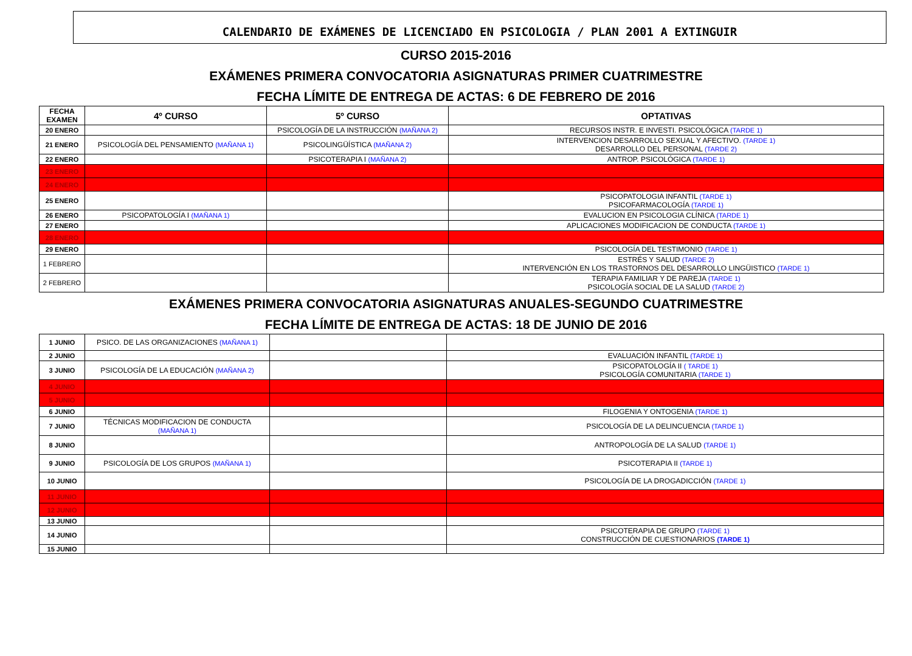CALENDARIO DE EXÁMENES DE LICENCIADO EN PSICOLOGIA / PLAN 2001 A EXTINGUIR
CURSO 2015-2016
EXÁMENES PRIMERA CONVOCATORIA ASIGNATURAS PRIMER CUATRIMESTRE
FECHA LÍMITE DE ENTREGA DE ACTAS: 6 DE FEBRERO DE 2016
| FECHA EXAMEN | 4º CURSO | 5º CURSO | OPTATIVAS |
| --- | --- | --- | --- |
| 20 ENERO | | PSICOLOGÍA DE LA INSTRUCCIÓN (MAÑANA 2) | RECURSOS INSTR. E INVESTI. PSICOLÓGICA (TARDE 1) |
| 21 ENERO | PSICOLOGÍA DEL PENSAMIENTO (MAÑANA 1) | PSICOLINGÜÍSTICA (MAÑANA 2) | INTERVENCION DESARROLLO SEXUAL Y AFECTIVO. (TARDE 1) DESARROLLO DEL PERSONAL (TARDE 2) |
| 22 ENERO | | PSICOTERAPIA I (MAÑANA 2) | ANTROP. PSICOLÓGICA (TARDE 1) |
| 23 ENERO | | | |
| 24 ENERO | | | |
| 25 ENERO | | | PSICOPATOLOGIA INFANTIL (TARDE 1) PSICOFARMACOLOGÍA (TARDE 1) |
| 26 ENERO | PSICOPATOLOGÍA I (MAÑANA 1) | | EVALUCION EN PSICOLOGIA CLÍNICA (TARDE 1) |
| 27 ENERO | | | APLICACIONES MODIFICACION DE CONDUCTA (TARDE 1) |
| 28 ENERO | | | |
| 29 ENERO | | | PSICOLOGÍA DEL TESTIMONIO (TARDE 1) |
| 1 FEBRERO | | | ESTRÉS Y SALUD (TARDE 2) INTERVENCIÓN EN LOS TRASTORNOS DEL DESARROLLO LINGÜISTICO (TARDE 1) |
| 2 FEBRERO | | | TERAPIA FAMILIAR Y DE PAREJA (TARDE 1) PSICOLOGÍA SOCIAL DE LA SALUD (TARDE 2) |
EXÁMENES PRIMERA CONVOCATORIA ASIGNATURAS ANUALES-SEGUNDO CUATRIMESTRE
FECHA LÍMITE DE ENTREGA DE ACTAS: 18 DE JUNIO DE 2016
| 1 JUNIO | PSICO. DE LAS ORGANIZACIONES (MAÑANA 1) | | |
| 2 JUNIO | | | EVALUACIÓN INFANTIL (TARDE 1) |
| 3 JUNIO | PSICOLOGÍA DE LA EDUCACIÓN (MAÑANA 2) | | PSICOPATOLOGÍA II ( TARDE 1) PSICOLOGÍA COMUNITARIA (TARDE 1) |
| 4 JUNIO | | | |
| 5 JUNIO | | | |
| 6 JUNIO | | | FILOGENIA Y ONTOGENIA (TARDE 1) |
| 7 JUNIO | TÉCNICAS MODIFICACION DE CONDUCTA (MAÑANA 1) | | PSICOLOGÍA DE LA DELINCUENCIA (TARDE 1) |
| 8 JUNIO | | | ANTROPOLOGÍA DE LA SALUD (TARDE 1) |
| 9 JUNIO | PSICOLOGÍA DE LOS GRUPOS (MAÑANA 1) | | PSICOTERAPIA II (TARDE 1) |
| 10 JUNIO | | | PSICOLOGÍA DE LA DROGADICCIÓN (TARDE 1) |
| 11 JUNIO | | | |
| 12 JUNIO | | | |
| 13 JUNIO | | | |
| 14 JUNIO | | | PSICOTERAPIA DE GRUPO (TARDE 1) CONSTRUCCIÓN DE CUESTIONARIOS (TARDE 1) |
| 15 JUNIO | | | |